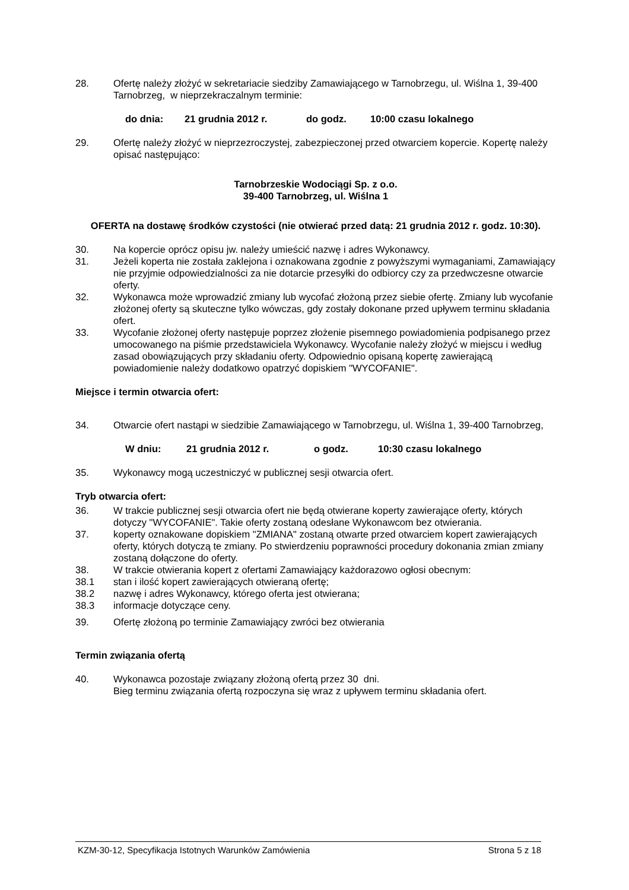28. Ofertę należy złożyć w sekretariacie siedziby Zamawiającego w Tarnobrzegu, ul. Wiślna 1, 39-400 Tarnobrzeg, w nieprzekraczalnym terminie:
do dnia: 21 grudnia 2012 r. do godz. 10:00 czasu lokalnego
29. Ofertę należy złożyć w nieprzezroczystej, zabezpieczonej przed otwarciem kopercie. Kopertę należy opisać następująco:
Tarnobrzeskie Wodociągi Sp. z o.o.
39-400 Tarnobrzeg, ul. Wiślna 1
OFERTA na dostawę środków czystości (nie otwierać przed datą: 21 grudnia 2012 r. godz. 10:30).
30. Na kopercie oprócz opisu jw. należy umieścić nazwę i adres Wykonawcy.
31. Jeżeli koperta nie została zaklejona i oznakowana zgodnie z powyższymi wymaganiami, Zamawiający nie przyjmie odpowiedzialności za nie dotarcie przesyłki do odbiorcy czy za przedwczesne otwarcie oferty.
32. Wykonawca może wprowadzić zmiany lub wycofać złożoną przez siebie ofertę. Zmiany lub wycofanie złożonej oferty są skuteczne tylko wówczas, gdy zostały dokonane przed upływem terminu składania ofert.
33. Wycofanie złożonej oferty następuje poprzez złożenie pisemnego powiadomienia podpisanego przez umocowanego na piśmie przedstawiciela Wykonawcy. Wycofanie należy złożyć w miejscu i według zasad obowiązujących przy składaniu oferty. Odpowiednio opisaną kopertę zawierającą powiadomienie należy dodatkowo opatrzyć dopiskiem "WYCOFANIE".
Miejsce i termin otwarcia ofert:
34. Otwarcie ofert nastąpi w siedzibie Zamawiającego w Tarnobrzegu, ul. Wiślna 1, 39-400 Tarnobrzeg,
W dniu: 21 grudnia 2012 r. o godz. 10:30 czasu lokalnego
35. Wykonawcy mogą uczestniczyć w publicznej sesji otwarcia ofert.
Tryb otwarcia ofert:
36. W trakcie publicznej sesji otwarcia ofert nie będą otwierane koperty zawierające oferty, których dotyczy "WYCOFANIE". Takie oferty zostaną odesłane Wykonawcom bez otwierania.
37. koperty oznakowane dopiskiem "ZMIANA" zostaną otwarte przed otwarciem kopert zawierających oferty, których dotyczą te zmiany. Po stwierdzeniu poprawności procedury dokonania zmian zmiany zostaną dołączone do oferty.
38. W trakcie otwierania kopert z ofertami Zamawiający każdorazowo ogłosi obecnym:
38.1 stan i ilość kopert zawierających otwieraną ofertę;
38.2 nazwę i adres Wykonawcy, którego oferta jest otwierana;
38.3 informacje dotyczące ceny.
39. Ofertę złożoną po terminie Zamawiający zwróci bez otwierania
Termin związania ofertą
40. Wykonawca pozostaje związany złożoną ofertą przez 30 dni.
Bieg terminu związania ofertą rozpoczyna się wraz z upływem terminu składania ofert.
KZM-30-12, Specyfikacja Istotnych Warunków Zamówienia Strona 5 z 18